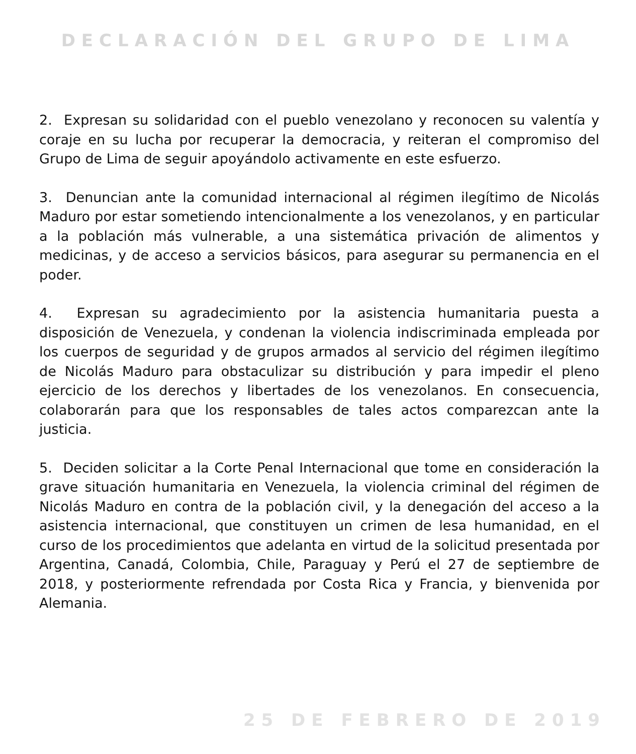DECLARACIÓN DEL GRUPO DE LIMA
2. Expresan su solidaridad con el pueblo venezolano y reconocen su valentía y coraje en su lucha por recuperar la democracia, y reiteran el compromiso del Grupo de Lima de seguir apoyándolo activamente en este esfuerzo.
3. Denuncian ante la comunidad internacional al régimen ilegítimo de Nicolás Maduro por estar sometiendo intencionalmente a los venezolanos, y en particular a la población más vulnerable, a una sistemática privación de alimentos y medicinas, y de acceso a servicios básicos, para asegurar su permanencia en el poder.
4. Expresan su agradecimiento por la asistencia humanitaria puesta a disposición de Venezuela, y condenan la violencia indiscriminada empleada por los cuerpos de seguridad y de grupos armados al servicio del régimen ilegítimo de Nicolás Maduro para obstaculizar su distribución y para impedir el pleno ejercicio de los derechos y libertades de los venezolanos. En consecuencia, colaborarán para que los responsables de tales actos comparezcan ante la justicia.
5. Deciden solicitar a la Corte Penal Internacional que tome en consideración la grave situación humanitaria en Venezuela, la violencia criminal del régimen de Nicolás Maduro en contra de la población civil, y la denegación del acceso a la asistencia internacional, que constituyen un crimen de lesa humanidad, en el curso de los procedimientos que adelanta en virtud de la solicitud presentada por Argentina, Canadá, Colombia, Chile, Paraguay y Perú el 27 de septiembre de 2018, y posteriormente refrendada por Costa Rica y Francia, y bienvenida por Alemania.
25 DE FEBRERO DE 2019